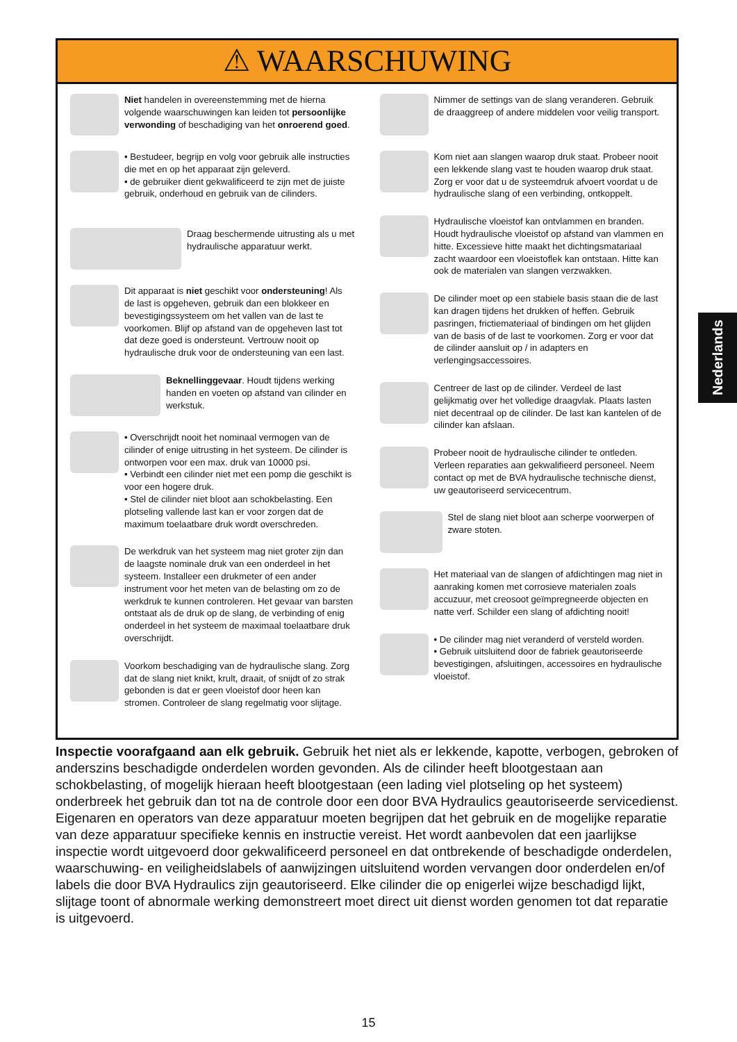⚠ WAARSCHUWING
Niet handelen in overeenstemming met de hierna volgende waarschuwingen kan leiden tot persoonlijke verwonding of beschadiging van het onroerend goed.
• Bestudeer, begrijp en volg voor gebruik alle instructies die met en op het apparaat zijn geleverd.
• de gebruiker dient gekwalificeerd te zijn met de juiste gebruik, onderhoud en gebruik van de cilinders.
Draag beschermende uitrusting als u met hydraulische apparatuur werkt.
Dit apparaat is niet geschikt voor ondersteuning! Als de last is opgeheven, gebruik dan een blokkeer en bevestigingssysteem om het vallen van de last te voorkomen. Blijf op afstand van de opgeheven last tot dat deze goed is ondersteunt. Vertrouw nooit op hydraulische druk voor de ondersteuning van een last.
Beknellinggevaar. Houdt tijdens werking handen en voeten op afstand van cilinder en werkstuk.
• Overschrijdt nooit het nominaal vermogen van de cilinder of enige uitrusting in het systeem. De cilinder is ontworpen voor een max. druk van 10000 psi.
• Verbindt een cilinder niet met een pomp die geschikt is voor een hogere druk.
• Stel de cilinder niet bloot aan schokbelasting. Een plotseling vallende last kan er voor zorgen dat de maximum toelaatbare druk wordt overschreden.
De werkdruk van het systeem mag niet groter zijn dan de laagste nominale druk van een onderdeel in het systeem. Installeer een drukmeter of een ander instrument voor het meten van de belasting om zo de werkdruk te kunnen controleren. Het gevaar van barsten ontstaat als de druk op de slang, de verbinding of enig onderdeel in het systeem de maximaal toelaatbare druk overschrijdt.
Voorkom beschadiging van de hydraulische slang. Zorg dat de slang niet knikt, krult, draait, of snijdt of zo strak gebonden is dat er geen vloeistof door heen kan stromen. Controleer de slang regelmatig voor slijtage.
Nimmer de settings van de slang veranderen. Gebruik de draaggreep of andere middelen voor veilig transport.
Kom niet aan slangen waarop druk staat. Probeer nooit een lekkende slang vast te houden waarop druk staat. Zorg er voor dat u de systeemdruk afvoert voordat u de hydraulische slang of een verbinding, ontkoppelt.
Hydraulische vloeistof kan ontvlammen en branden. Houdt hydraulische vloeistof op afstand van vlammen en hitte. Excessieve hitte maakt het dichtingsmatariaal zacht waardoor een vloeistoflek kan ontstaan. Hitte kan ook de materialen van slangen verzwakken.
De cilinder moet op een stabiele basis staan die de last kan dragen tijdens het drukken of heffen. Gebruik pasringen, frictiemateriaal of bindingen om het glijden van de basis of de last te voorkomen. Zorg er voor dat de cilinder aansluit op / in adapters en verlengingsaccessoires.
Centreer de last op de cilinder. Verdeel de last gelijkmatig over het volledige draagvlak. Plaats lasten niet decentraal op de cilinder. De last kan kantelen of de cilinder kan afslaan.
Probeer nooit de hydraulische cilinder te ontleden. Verleen reparaties aan gekwalifieerd personeel. Neem contact op met de BVA hydraulische technische dienst, uw geautoriseerd servicecentrum.
Stel de slang niet bloot aan scherpe voorwerpen of zware stoten.
Het materiaal van de slangen of afdichtingen mag niet in aanraking komen met corrosieve materialen zoals accuzuur, met creosoot geïmpregneerde objecten en natte verf. Schilder een slang of afdichting nooit!
• De cilinder mag niet veranderd of versteld worden.
• Gebruik uitsluitend door de fabriek geautoriseerde bevestigingen, afsluitingen, accessoires en hydraulische vloeistof.
Nederlands
Inspectie voorafgaand aan elk gebruik. Gebruik het niet als er lekkende, kapotte, verbogen, gebroken of anderszins beschadigde onderdelen worden gevonden. Als de cilinder heeft blootgestaan aan schokbelasting, of mogelijk hieraan heeft blootgestaan (een lading viel plotseling op het systeem) onderbreek het gebruik dan tot na de controle door een door BVA Hydraulics geautoriseerde servicedienst. Eigenaren en operators van deze apparatuur moeten begrijpen dat het gebruik en de mogelijke reparatie van deze apparatuur specifieke kennis en instructie vereist. Het wordt aanbevolen dat een jaarlijkse inspectie wordt uitgevoerd door gekwalificeerd personeel en dat ontbrekende of beschadigde onderdelen, waarschuwing- en veiligheidslabels of aanwijzingen uitsluitend worden vervangen door onderdelen en/of labels die door BVA Hydraulics zijn geautoriseerd. Elke cilinder die op enigerlei wijze beschadigd lijkt, slijtage toont of abnormale werking demonstreert moet direct uit dienst worden genomen tot dat reparatie is uitgevoerd.
15